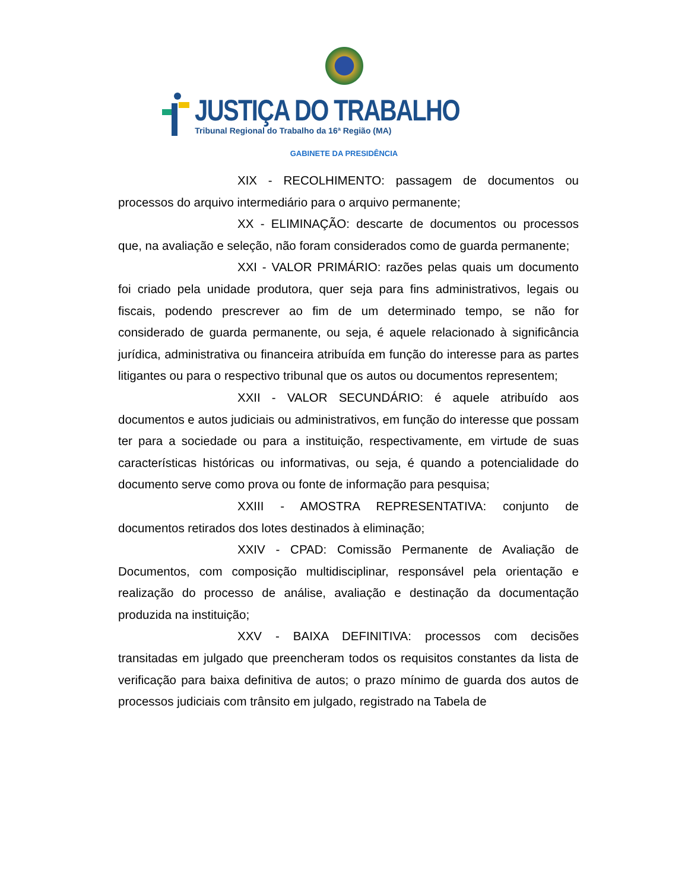JUSTIÇA DO TRABALHO
Tribunal Regional do Trabalho da 16ª Região (MA)
GABINETE DA PRESIDÊNCIA
XIX - RECOLHIMENTO: passagem de documentos ou processos do arquivo intermediário para o arquivo permanente;
XX - ELIMINAÇÃO: descarte de documentos ou processos que, na avaliação e seleção, não foram considerados como de guarda permanente;
XXI - VALOR PRIMÁRIO: razões pelas quais um documento foi criado pela unidade produtora, quer seja para fins administrativos, legais ou fiscais, podendo prescrever ao fim de um determinado tempo, se não for considerado de guarda permanente, ou seja, é aquele relacionado à significância jurídica, administrativa ou financeira atribuída em função do interesse para as partes litigantes ou para o respectivo tribunal que os autos ou documentos representem;
XXII - VALOR SECUNDÁRIO: é aquele atribuído aos documentos e autos judiciais ou administrativos, em função do interesse que possam ter para a sociedade ou para a instituição, respectivamente, em virtude de suas características históricas ou informativas, ou seja, é quando a potencialidade do documento serve como prova ou fonte de informação para pesquisa;
XXIII - AMOSTRA REPRESENTATIVA: conjunto de documentos retirados dos lotes destinados à eliminação;
XXIV - CPAD: Comissão Permanente de Avaliação de Documentos, com composição multidisciplinar, responsável pela orientação e realização do processo de análise, avaliação e destinação da documentação produzida na instituição;
XXV - BAIXA DEFINITIVA: processos com decisões transitadas em julgado que preencheram todos os requisitos constantes da lista de verificação para baixa definitiva de autos; o prazo mínimo de guarda dos autos de processos judiciais com trânsito em julgado, registrado na Tabela de